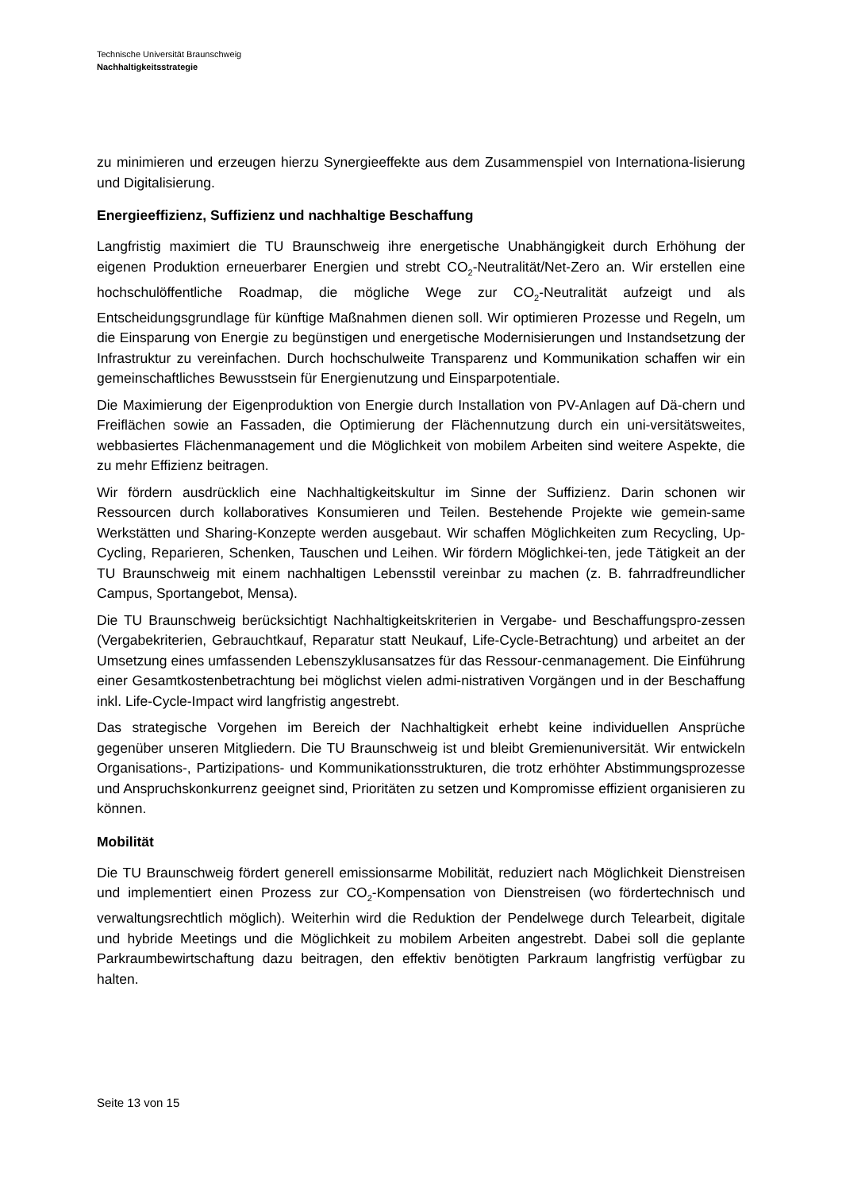Technische Universität Braunschweig
Nachhaltigkeitsstrategie
zu minimieren und erzeugen hierzu Synergieeffekte aus dem Zusammenspiel von Internationa-lisierung und Digitalisierung.
Energieeffizienz, Suffizienz und nachhaltige Beschaffung
Langfristig maximiert die TU Braunschweig ihre energetische Unabhängigkeit durch Erhöhung der eigenen Produktion erneuerbarer Energien und strebt CO<sub>2</sub>-Neutralität/Net-Zero an. Wir erstellen eine hochschulöffentliche Roadmap, die mögliche Wege zur CO<sub>2</sub>-Neutralität aufzeigt und als Entscheidungsgrundlage für künftige Maßnahmen dienen soll. Wir optimieren Prozesse und Regeln, um die Einsparung von Energie zu begünstigen und energetische Modernisierungen und Instandsetzung der Infrastruktur zu vereinfachen. Durch hochschulweite Transparenz und Kommunikation schaffen wir ein gemeinschaftliches Bewusstsein für Energienutzung und Einsparpotentiale.
Die Maximierung der Eigenproduktion von Energie durch Installation von PV-Anlagen auf Dä-chern und Freiflächen sowie an Fassaden, die Optimierung der Flächennutzung durch ein uni-versitätsweites, webbasiertes Flächenmanagement und die Möglichkeit von mobilem Arbeiten sind weitere Aspekte, die zu mehr Effizienz beitragen.
Wir fördern ausdrücklich eine Nachhaltigkeitskultur im Sinne der Suffizienz. Darin schonen wir Ressourcen durch kollaboratives Konsumieren und Teilen. Bestehende Projekte wie gemein-same Werkstätten und Sharing-Konzepte werden ausgebaut. Wir schaffen Möglichkeiten zum Recycling, Up-Cycling, Reparieren, Schenken, Tauschen und Leihen. Wir fördern Möglichkei-ten, jede Tätigkeit an der TU Braunschweig mit einem nachhaltigen Lebensstil vereinbar zu machen (z. B. fahrradfreundlicher Campus, Sportangebot, Mensa).
Die TU Braunschweig berücksichtigt Nachhaltigkeitskriterien in Vergabe- und Beschaffungspro-zessen (Vergabekriterien, Gebrauchtkauf, Reparatur statt Neukauf, Life-Cycle-Betrachtung) und arbeitet an der Umsetzung eines umfassenden Lebenszyklusansatzes für das Ressour-cenmanagement. Die Einführung einer Gesamtkostenbetrachtung bei möglichst vielen admi-nistrativen Vorgängen und in der Beschaffung inkl. Life-Cycle-Impact wird langfristig angestrebt.
Das strategische Vorgehen im Bereich der Nachhaltigkeit erhebt keine individuellen Ansprüche gegenüber unseren Mitgliedern. Die TU Braunschweig ist und bleibt Gremienuniversität. Wir entwickeln Organisations-, Partizipations- und Kommunikationsstrukturen, die trotz erhöhter Abstimmungsprozesse und Anspruchskonkurrenz geeignet sind, Prioritäten zu setzen und Kompromisse effizient organisieren zu können.
Mobilität
Die TU Braunschweig fördert generell emissionsarme Mobilität, reduziert nach Möglichkeit Dienstreisen und implementiert einen Prozess zur CO<sub>2</sub>-Kompensation von Dienstreisen (wo fördertechnisch und verwaltungsrechtlich möglich). Weiterhin wird die Reduktion der Pendelwege durch Telearbeit, digitale und hybride Meetings und die Möglichkeit zu mobilem Arbeiten angestrebt. Dabei soll die geplante Parkraumbewirtschaftung dazu beitragen, den effektiv benötigten Parkraum langfristig verfügbar zu halten.
Seite 13 von 15